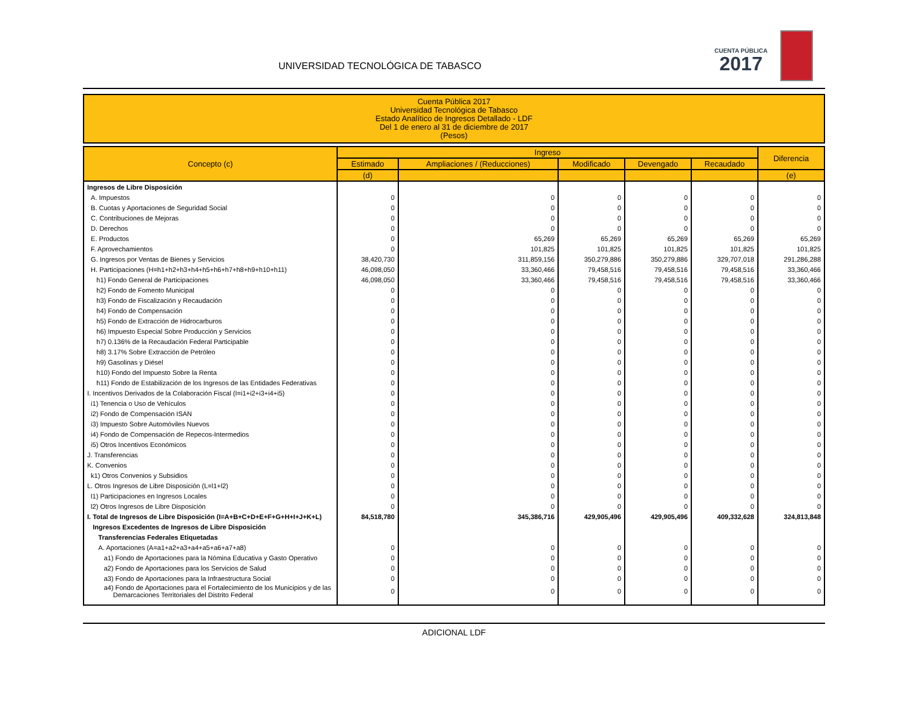UNIVERSIDAD TECNOLÓGICA DE TABASCO
CUENTA PÚBLICA
2017
Cuenta Pública 2017
Universidad Tecnológica de Tabasco
Estado Analítico de Ingresos Detallado - LDF
Del 1 de enero al 31 de diciembre de 2017
(Pesos)
| Concepto (c) | Ingreso | | | | | Diferencia |
| --- | --- | --- | --- | --- | --- | --- |
| | Estimado | Ampliaciones / (Reducciones) | Modificado | Devengado | Recaudado | |
| | (d) | | | | | (e) |
| Ingresos de Libre Disposición | | | | | | |
| A. Impuestos | 0 | 0 | 0 | 0 | 0 | 0 |
| B. Cuotas y Aportaciones de Seguridad Social | 0 | 0 | 0 | 0 | 0 | 0 |
| C. Contribuciones de Mejoras | 0 | 0 | 0 | 0 | 0 | 0 |
| D. Derechos | 0 | 0 | 0 | 0 | 0 | 0 |
| E. Productos | 0 | 65,269 | 65,269 | 65,269 | 65,269 | 65,269 |
| F. Aprovechamientos | 0 | 101,825 | 101,825 | 101,825 | 101,825 | 101,825 |
| G. Ingresos por Ventas de Bienes y Servicios | 38,420,730 | 311,859,156 | 350,279,886 | 350,279,886 | 329,707,018 | 291,286,288 |
| H. Participaciones (H=h1+h2+h3+h4+h5+h6+h7+h8+h9+h10+h11) | 46,098,050 | 33,360,466 | 79,458,516 | 79,458,516 | 79,458,516 | 33,360,466 |
| h1) Fondo General de Participaciones | 46,098,050 | 33,360,466 | 79,458,516 | 79,458,516 | 79,458,516 | 33,360,466 |
| h2) Fondo de Fomento Municipal | 0 | 0 | 0 | 0 | 0 | 0 |
| h3) Fondo de Fiscalización y Recaudación | 0 | 0 | 0 | 0 | 0 | 0 |
| h4) Fondo de Compensación | 0 | 0 | 0 | 0 | 0 | 0 |
| h5) Fondo de Extracción de Hidrocarburos | 0 | 0 | 0 | 0 | 0 | 0 |
| h6) Impuesto Especial Sobre Producción y Servicios | 0 | 0 | 0 | 0 | 0 | 0 |
| h7) 0.136% de la Recaudación Federal Participable | 0 | 0 | 0 | 0 | 0 | 0 |
| h8) 3.17% Sobre Extracción de Petróleo | 0 | 0 | 0 | 0 | 0 | 0 |
| h9) Gasolinas y Diésel | 0 | 0 | 0 | 0 | 0 | 0 |
| h10) Fondo del Impuesto Sobre la Renta | 0 | 0 | 0 | 0 | 0 | 0 |
| h11) Fondo de Estabilización de los Ingresos de las Entidades Federativas | 0 | 0 | 0 | 0 | 0 | 0 |
| I. Incentivos Derivados de la Colaboración Fiscal (I=i1+i2+i3+i4+i5) | 0 | 0 | 0 | 0 | 0 | 0 |
| i1) Tenencia o Uso de Vehículos | 0 | 0 | 0 | 0 | 0 | 0 |
| i2) Fondo de Compensación ISAN | 0 | 0 | 0 | 0 | 0 | 0 |
| i3) Impuesto Sobre Automóviles Nuevos | 0 | 0 | 0 | 0 | 0 | 0 |
| i4) Fondo de Compensación de Repecos-Intermedios | 0 | 0 | 0 | 0 | 0 | 0 |
| i5) Otros Incentivos Económicos | 0 | 0 | 0 | 0 | 0 | 0 |
| J. Transferencias | 0 | 0 | 0 | 0 | 0 | 0 |
| K. Convenios | 0 | 0 | 0 | 0 | 0 | 0 |
| k1) Otros Convenios y Subsidios | 0 | 0 | 0 | 0 | 0 | 0 |
| L. Otros Ingresos de Libre Disposición (L=l1+l2) | 0 | 0 | 0 | 0 | 0 | 0 |
| l1) Participaciones en Ingresos Locales | 0 | 0 | 0 | 0 | 0 | 0 |
| l2) Otros Ingresos de Libre Disposición | 0 | 0 | 0 | 0 | 0 | 0 |
| I. Total de Ingresos de Libre Disposición (I=A+B+C+D+E+F+G+H+I+J+K+L) | 84,518,780 | 345,386,716 | 429,905,496 | 429,905,496 | 409,332,628 | 324,813,848 |
| Ingresos Excedentes de Ingresos de Libre Disposición | | | | | | |
| Transferencias Federales Etiquetadas | | | | | | |
| A. Aportaciones (A=a1+a2+a3+a4+a5+a6+a7+a8) | 0 | 0 | 0 | 0 | 0 | 0 |
| a1) Fondo de Aportaciones para la Nómina Educativa y Gasto Operativo | 0 | 0 | 0 | 0 | 0 | 0 |
| a2) Fondo de Aportaciones para los Servicios de Salud | 0 | 0 | 0 | 0 | 0 | 0 |
| a3) Fondo de Aportaciones para la Infraestructura Social | 0 | 0 | 0 | 0 | 0 | 0 |
| a4) Fondo de Aportaciones para el Fortalecimiento de los Municipios y de las Demarcaciones Territoriales del Distrito Federal | 0 | 0 | 0 | 0 | 0 | 0 |
ADICIONAL LDF